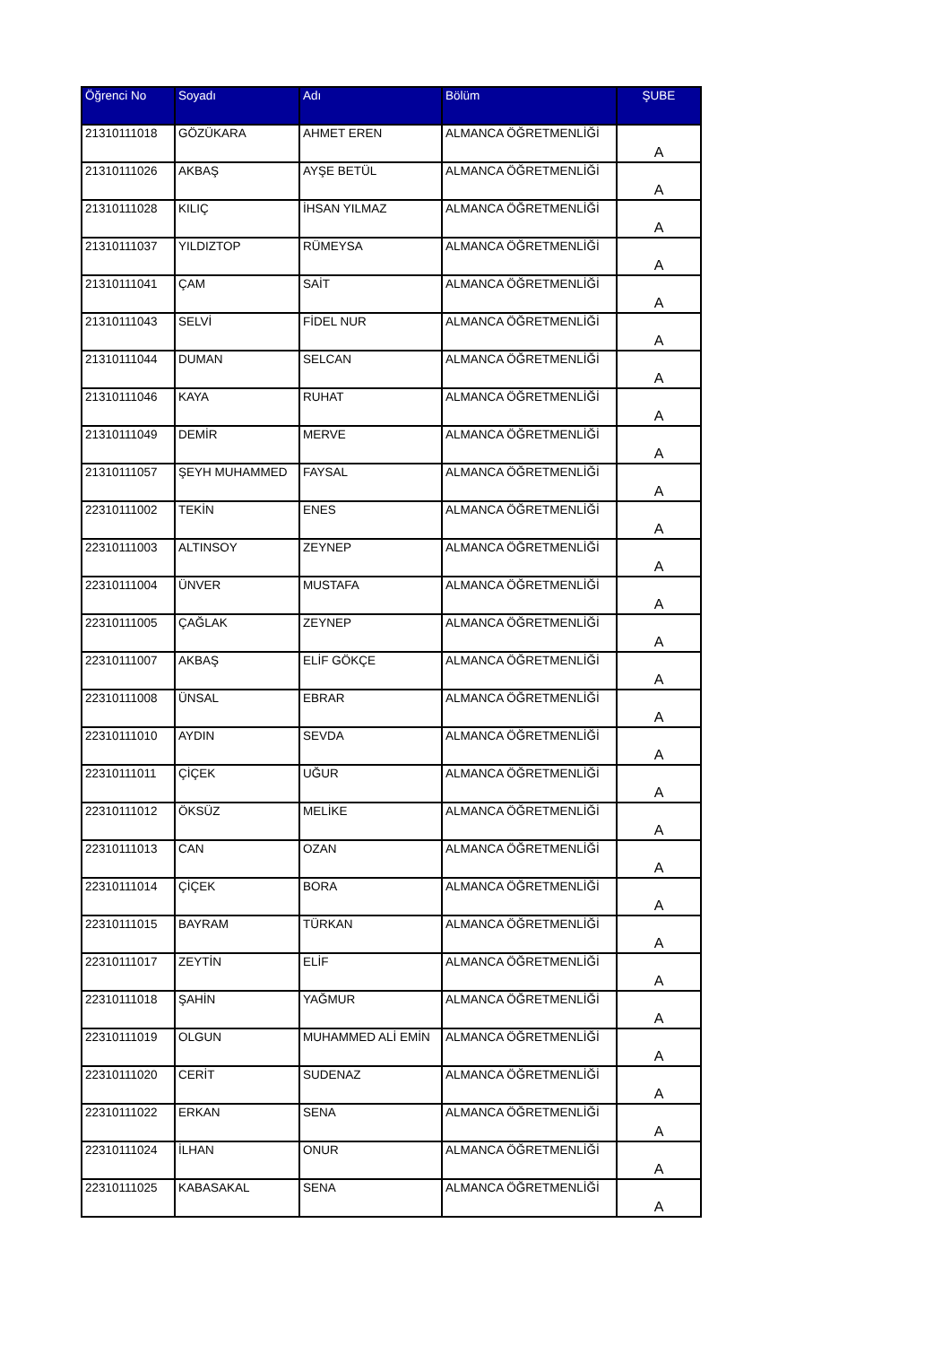| Öğrenci No | Soyadı | Adı | Bölüm | ŞUBE |
| --- | --- | --- | --- | --- |
| 21310111018 | GÖZÜKARA | AHMET EREN | ALMANCA ÖĞRETMENLİĞİ | A |
| 21310111026 | AKBAŞ | AYŞE BETÜL | ALMANCA ÖĞRETMENLİĞİ | A |
| 21310111028 | KILIÇ | İHSAN YILMAZ | ALMANCA ÖĞRETMENLİĞİ | A |
| 21310111037 | YILDIZTOP | RÜMEYSA | ALMANCA ÖĞRETMENLİĞİ | A |
| 21310111041 | ÇAM | SAİT | ALMANCA ÖĞRETMENLİĞİ | A |
| 21310111043 | SELVİ | FİDEL NUR | ALMANCA ÖĞRETMENLİĞİ | A |
| 21310111044 | DUMAN | SELCAN | ALMANCA ÖĞRETMENLİĞİ | A |
| 21310111046 | KAYA | RUHAT | ALMANCA ÖĞRETMENLİĞİ | A |
| 21310111049 | DEMİR | MERVE | ALMANCA ÖĞRETMENLİĞİ | A |
| 21310111057 | ŞEYH MUHAMMED | FAYSAL | ALMANCA ÖĞRETMENLİĞİ | A |
| 22310111002 | TEKİN | ENES | ALMANCA ÖĞRETMENLİĞİ | A |
| 22310111003 | ALTINSOY | ZEYNEP | ALMANCA ÖĞRETMENLİĞİ | A |
| 22310111004 | ÜNVER | MUSTAFA | ALMANCA ÖĞRETMENLİĞİ | A |
| 22310111005 | ÇAĞLAK | ZEYNEP | ALMANCA ÖĞRETMENLİĞİ | A |
| 22310111007 | AKBAŞ | ELİF GÖKÇE | ALMANCA ÖĞRETMENLİĞİ | A |
| 22310111008 | ÜNSAL | EBRAR | ALMANCA ÖĞRETMENLİĞİ | A |
| 22310111010 | AYDIN | SEVDA | ALMANCA ÖĞRETMENLİĞİ | A |
| 22310111011 | ÇİÇEK | UĞUR | ALMANCA ÖĞRETMENLİĞİ | A |
| 22310111012 | ÖKSÜZ | MELİKE | ALMANCA ÖĞRETMENLİĞİ | A |
| 22310111013 | CAN | OZAN | ALMANCA ÖĞRETMENLİĞİ | A |
| 22310111014 | ÇİÇEK | BORA | ALMANCA ÖĞRETMENLİĞİ | A |
| 22310111015 | BAYRAM | TÜRKAN | ALMANCA ÖĞRETMENLİĞİ | A |
| 22310111017 | ZEYTİN | ELİF | ALMANCA ÖĞRETMENLİĞİ | A |
| 22310111018 | ŞAHİN | YAĞMUR | ALMANCA ÖĞRETMENLİĞİ | A |
| 22310111019 | OLGUN | MUHAMMED ALİ EMİN | ALMANCA ÖĞRETMENLİĞİ | A |
| 22310111020 | CERİT | SUDENAZ | ALMANCA ÖĞRETMENLİĞİ | A |
| 22310111022 | ERKAN | SENA | ALMANCA ÖĞRETMENLİĞİ | A |
| 22310111024 | İLHAN | ONUR | ALMANCA ÖĞRETMENLİĞİ | A |
| 22310111025 | KABASAKAL | SENA | ALMANCA ÖĞRETMENLİĞİ | A |